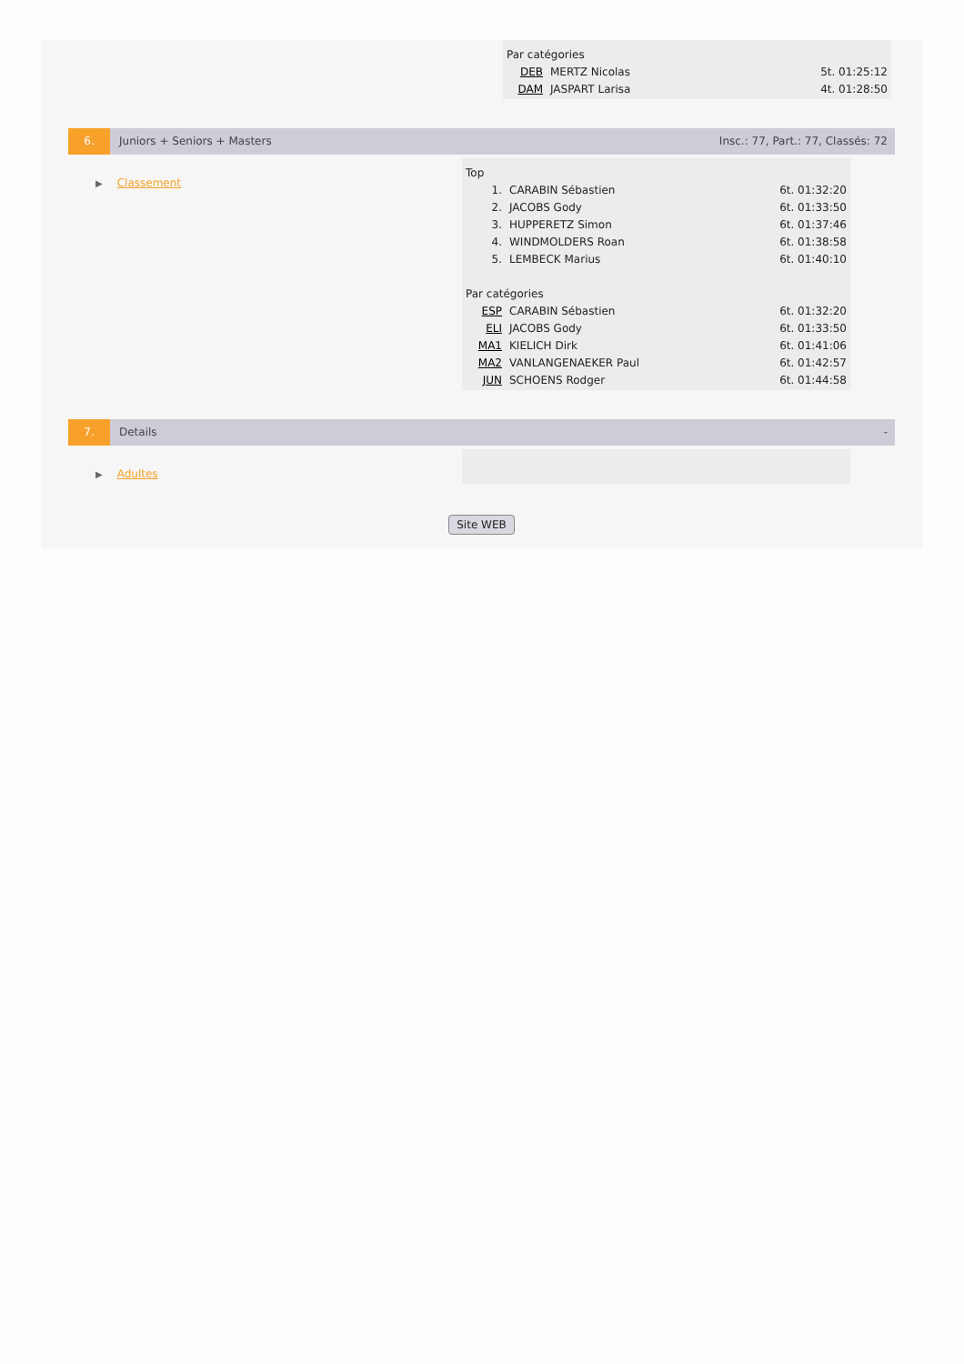| Par catégories | | |
| DEB | MERTZ Nicolas | 5t. 01:25:12 |
| DAM | JASPART Larisa | 4t. 01:28:50 |
6. Juniors + Seniors + Masters Insc.: 77, Part.: 77, Classés: 72
▶ Classement
| Top | | |
| 1. | CARABIN Sébastien | 6t. 01:32:20 |
| 2. | JACOBS Gody | 6t. 01:33:50 |
| 3. | HUPPERETZ Simon | 6t. 01:37:46 |
| 4. | WINDMOLDERS Roan | 6t. 01:38:58 |
| 5. | LEMBECK Marius | 6t. 01:40:10 |
| Par catégories | | |
| ESP | CARABIN Sébastien | 6t. 01:32:20 |
| ELI | JACOBS Gody | 6t. 01:33:50 |
| MA1 | KIELICH Dirk | 6t. 01:41:06 |
| MA2 | VANLANGENAEKER Paul | 6t. 01:42:57 |
| JUN | SCHOENS Rodger | 6t. 01:44:58 |
7. Details -
▶ Adultes
Site WEB